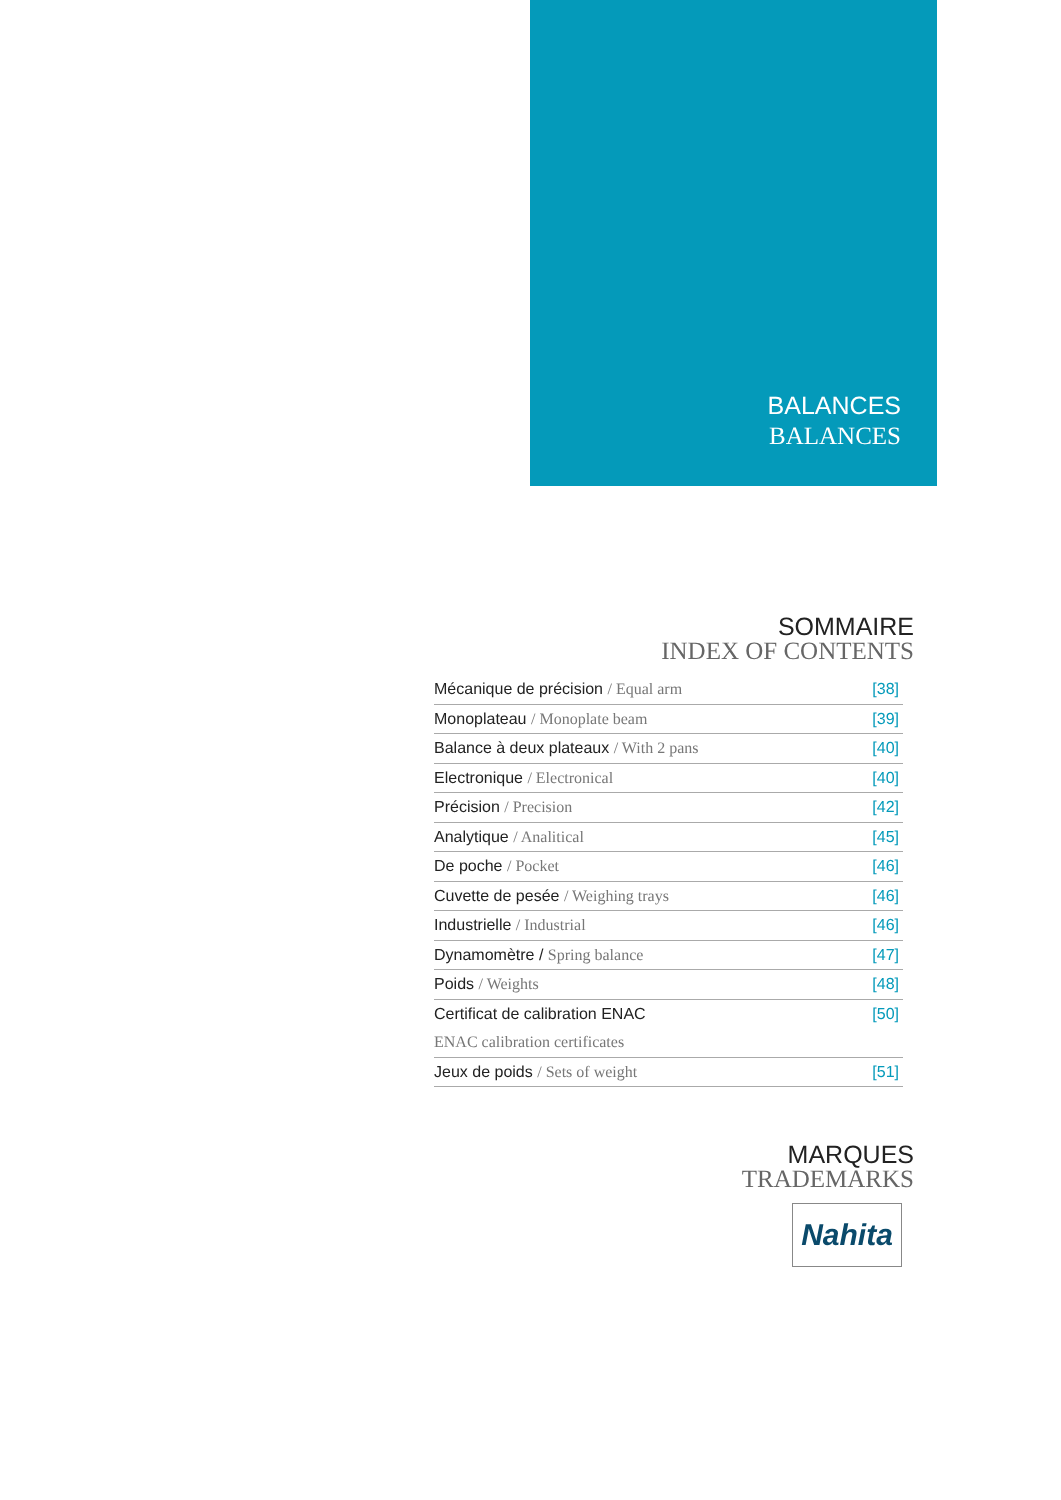BALANCES
BALANCES
SOMMAIRE
INDEX OF CONTENTS
| Mécanique de précision / Equal arm | [38] |
| Monoplateau / Monoplate beam | [39] |
| Balance à deux plateaux / With 2 pans | [40] |
| Electronique / Electronical | [40] |
| Précision / Precision | [42] |
| Analytique / Analitical | [45] |
| De poche / Pocket | [46] |
| Cuvette de pesée / Weighing trays | [46] |
| Industrielle / Industrial | [46] |
| Dynamomètre / Spring balance | [47] |
| Poids / Weights | [48] |
| Certificat de calibration ENAC | [50] |
| ENAC calibration certificates | |
| Jeux de poids / Sets of weight | [51] |
MARQUES
TRADEMARKS
Nahita